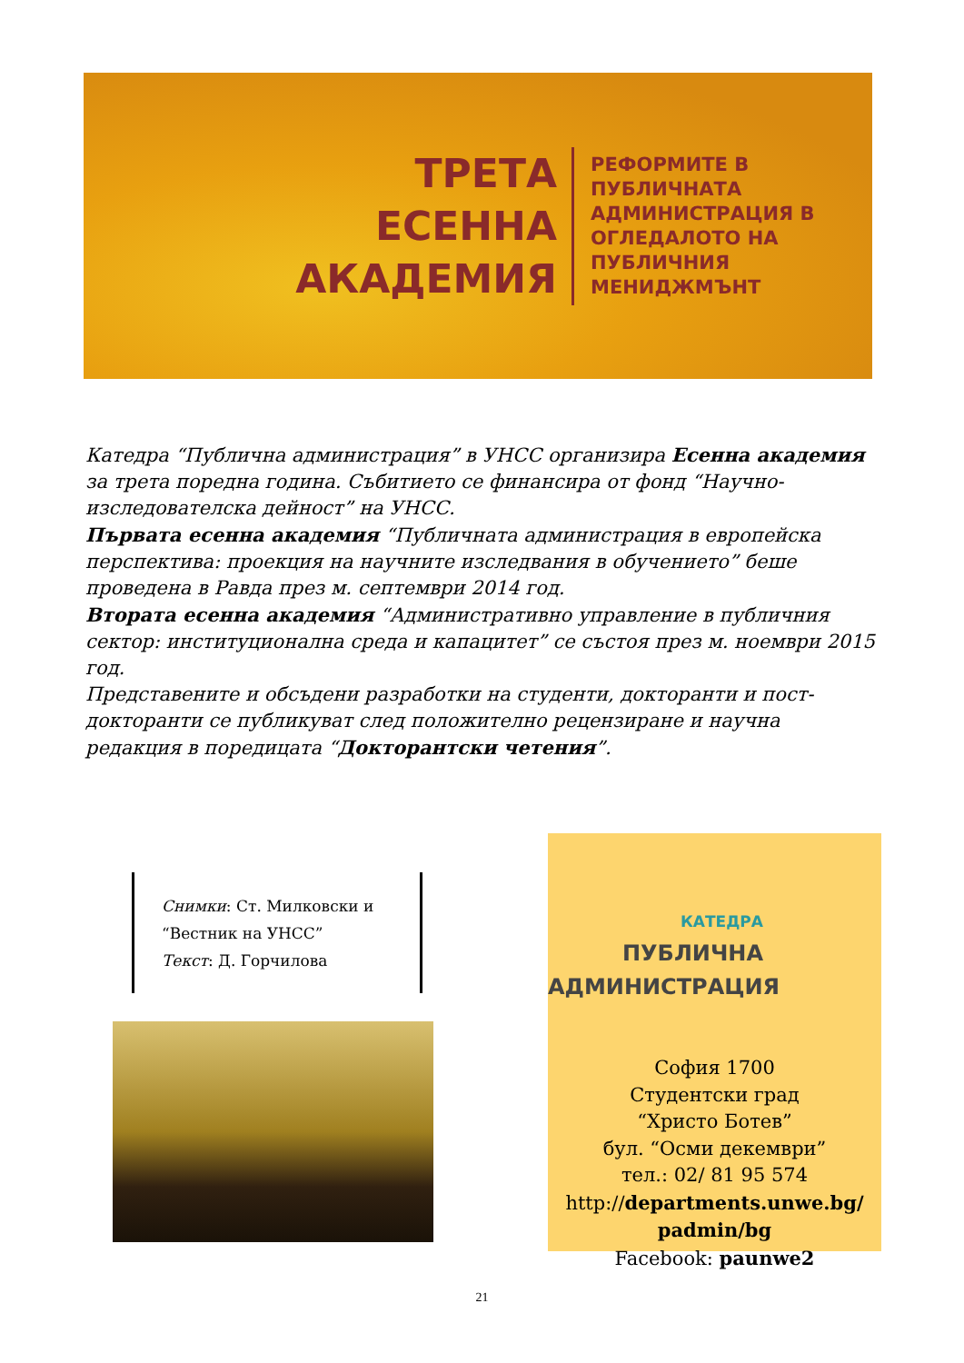ТРЕТА
ЕСЕННА
АКАДЕМИЯ
РЕФОРМИТЕ В ПУБЛИЧНАТА АДМИНИСТРАЦИЯ В ОГЛЕДАЛОТО НА ПУБЛИЧНИЯ МЕНИДЖМЪНТ
Катедра “Публична администрация” в УНСС организира Есенна академия за трета поредна година. Събитието се финансира от фонд “Научно-изследователска дейност” на УНСС.
Първата есенна академия “Публичната администрация в европейска перспектива: проекция на научните изследвания в обучението” беше проведена в Равда през м. септември 2014 год.
Втората есенна академия “Административно управление в публичния сектор: институционална среда и капацитет” се състоя през м. ноември 2015 год.
Представените и обсъдени разработки на студенти, докторанти и пост-докторанти се публикуват след положително рецензиране и научна редакция в поредицата “Докторантски четения”.
Снимки: Ст. Милковски и “Вестник на УНСС”
Текст: Д. Горчилова
КАТЕДРА
ПУБЛИЧНА
АДМИНИСТРАЦИЯ
София 1700
Студентски град
“Христо Ботев”
бул. “Осми декември”
тел.: 02/ 81 95 574
http://departments.unwe.bg/
padmin/bg
Facebook: paunwe2
21